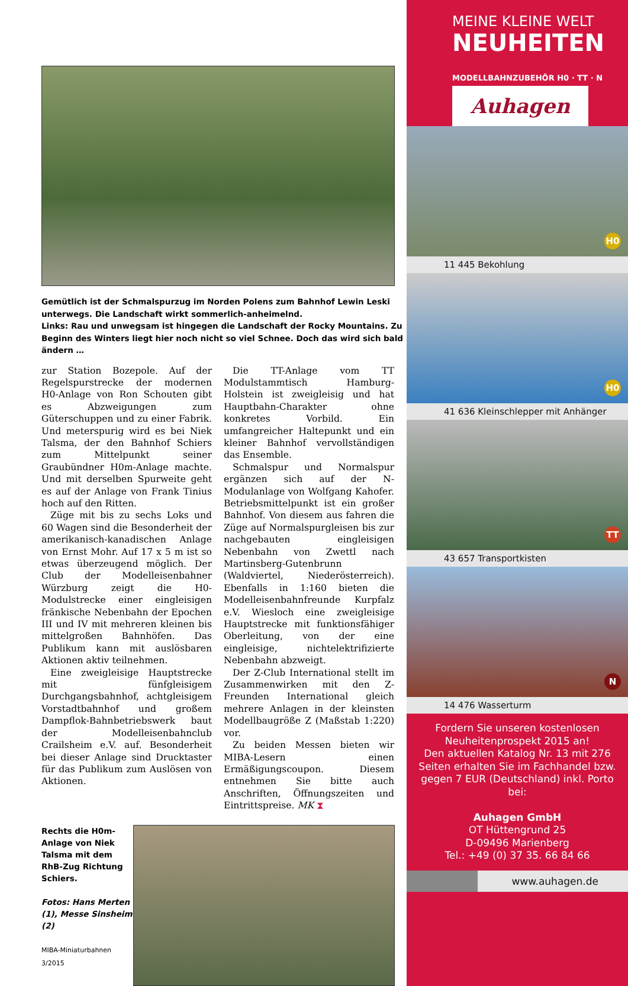Gemütlich ist der Schmalspurzug im Norden Polens zum Bahnhof Lewin Leski unterwegs. Die Landschaft wirkt sommerlich-anheimelnd.
Links: Rau und unwegsam ist hingegen die Landschaft der Rocky Mountains. Zu Beginn des Winters liegt hier noch nicht so viel Schnee. Doch das wird sich bald ändern …
zur Station Bozepole. Auf der Regelspurstrecke der modernen H0-Anlage von Ron Schouten gibt es Abzweigungen zum Güterschuppen und zu einer Fabrik. Und meterspurig wird es bei Niek Talsma, der den Bahnhof Schiers zum Mittelpunkt seiner Graubündner H0m-Anlage machte. Und mit derselben Spurweite geht es auf der Anlage von Frank Tinius hoch auf den Ritten.
Züge mit bis zu sechs Loks und 60 Wagen sind die Besonderheit der amerikanisch-kanadischen Anlage von Ernst Mohr. Auf 17 x 5 m ist so etwas überzeugend möglich. Der Club der Modelleisenbahner Würzburg zeigt die H0-Modulstrecke einer eingleisigen fränkische Nebenbahn der Epochen III und IV mit mehreren kleinen bis mittelgroßen Bahnhöfen. Das Publikum kann mit auslösbaren Aktionen aktiv teilnehmen.
Eine zweigleisige Hauptstrecke mit fünfgleisigem Durchgangsbahnhof, achtgleisigem Vorstadtbahnhof und großem Dampflok-Bahnbetriebswerk baut der Modelleisenbahnclub Crailsheim e.V. auf. Besonderheit bei dieser Anlage sind Drucktaster für das Publikum zum Auslösen von Aktionen.
Die TT-Anlage vom TT Modulstammtisch Hamburg-Holstein ist zweigleisig und hat Hauptbahn-Charakter ohne konkretes Vorbild. Ein umfangreicher Haltepunkt und ein kleiner Bahnhof vervollständigen das Ensemble.
Schmalspur und Normalspur ergänzen sich auf der N-Modulanlage von Wolfgang Kahofer. Betriebsmittelpunkt ist ein großer Bahnhof. Von diesem aus fahren die Züge auf Normalspurgleisen bis zur nachgebauten eingleisigen Nebenbahn von Zwettl nach Martinsberg-Gutenbrunn (Waldviertel, Niederösterreich). Ebenfalls in 1:160 bieten die Modelleisenbahnfreunde Kurpfalz e.V. Wiesloch eine zweigleisige Hauptstrecke mit funktionsfähiger Oberleitung, von der eine eingleisige, nichtelektrifizierte Nebenbahn abzweigt.
Der Z-Club International stellt im Zusammenwirken mit den Z-Freunden International gleich mehrere Anlagen in der kleinsten Modellbaugröße Z (Maßstab 1:220) vor.
Zu beiden Messen bieten wir MIBA-Lesern einen Ermäßigungscoupon. Diesem entnehmen Sie bitte auch Anschriften, Öffnungszeiten und Eintrittspreise. MK ⧗
Rechts die H0m-Anlage von Niek Talsma mit dem RhB-Zug Richtung Schiers.
Fotos: Hans Merten (1), Messe Sinsheim (2)
MIBA-Miniaturbahnen 3/2015
MEINE KLEINE WELT
NEUHEITEN
MODELLBAHNZUBEHÖR H0 · TT · N
Auhagen
H0
11 445 Bekohlung
H0
41 636 Kleinschlepper mit Anhänger
TT
43 657 Transportkisten
N
14 476 Wasserturm
Fordern Sie unseren kostenlosen Neuheitenprospekt 2015 an!
Den aktuellen Katalog Nr. 13 mit 276 Seiten erhalten Sie im Fachhandel bzw. gegen 7 EUR (Deutschland) inkl. Porto bei:
Auhagen GmbH
OT Hüttengrund 25
D-09496 Marienberg
Tel.: +49 (0) 37 35. 66 84 66
www.auhagen.de